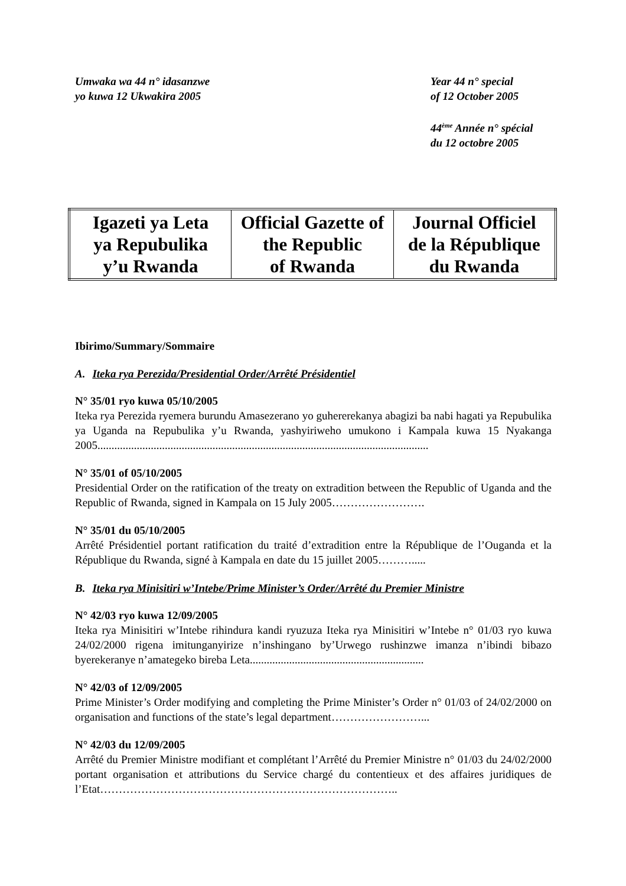Umwaka wa 44 n° idasanzwe
yo kuwa 12 Ukwakira 2005
Year 44 n° special
of 12 October 2005
44<sup>ème</sup> Année n° spécial
du 12 octobre 2005
| Igazeti ya Leta ya Repubulika y’u Rwanda | Official Gazette of the Republic of Rwanda | Journal Officiel de la République du Rwanda |
Ibirimo/Summary/Sommaire
A. Iteka rya Perezida/Presidential Order/Arrêté Présidentiel
N° 35/01 ryo kuwa 05/10/2005
Iteka rya Perezida ryemera burundu Amasezerano yo guhererekanya abagizi ba nabi hagati ya Repubulika ya Uganda na Repubulika y’u Rwanda, yashyiriweho umukono i Kampala kuwa 15 Nyakanga 2005......................................................................................................................
N° 35/01 of 05/10/2005
Presidential Order on the ratification of the treaty on extradition between the Republic of Uganda and the Republic of Rwanda, signed in Kampala on 15 July 2005…………………….
N° 35/01 du 05/10/2005
Arrêté Présidentiel portant ratification du traité d’extradition entre la République de l’Ouganda et la République du Rwanda, signé à Kampala en date du 15 juillet 2005……….....
B. Iteka rya Minisitiri w’Intebe/Prime Minister’s Order/Arrêté du Premier Ministre
N° 42/03 ryo kuwa 12/09/2005
Iteka rya Minisitiri w’Intebe rihindura kandi ryuzuza Iteka rya Minisitiri w’Intebe n° 01/03 ryo kuwa 24/02/2000 rigena imitunganyirize n’inshingano by’Urwego rushinzwe imanza n’ibindi bibazo byerekeranye n’amategeko bireba Leta..............................................................
N° 42/03 of 12/09/2005
Prime Minister’s Order modifying and completing the Prime Minister’s Order n° 01/03 of 24/02/2000 on organisation and functions of the state’s legal department……………………...
N° 42/03 du 12/09/2005
Arrêté du Premier Ministre modifiant et complétant l’Arrêté du Premier Ministre n° 01/03 du 24/02/2000 portant organisation et attributions du Service chargé du contentieux et des affaires juridiques de l’Etat……………………………………………………………………..